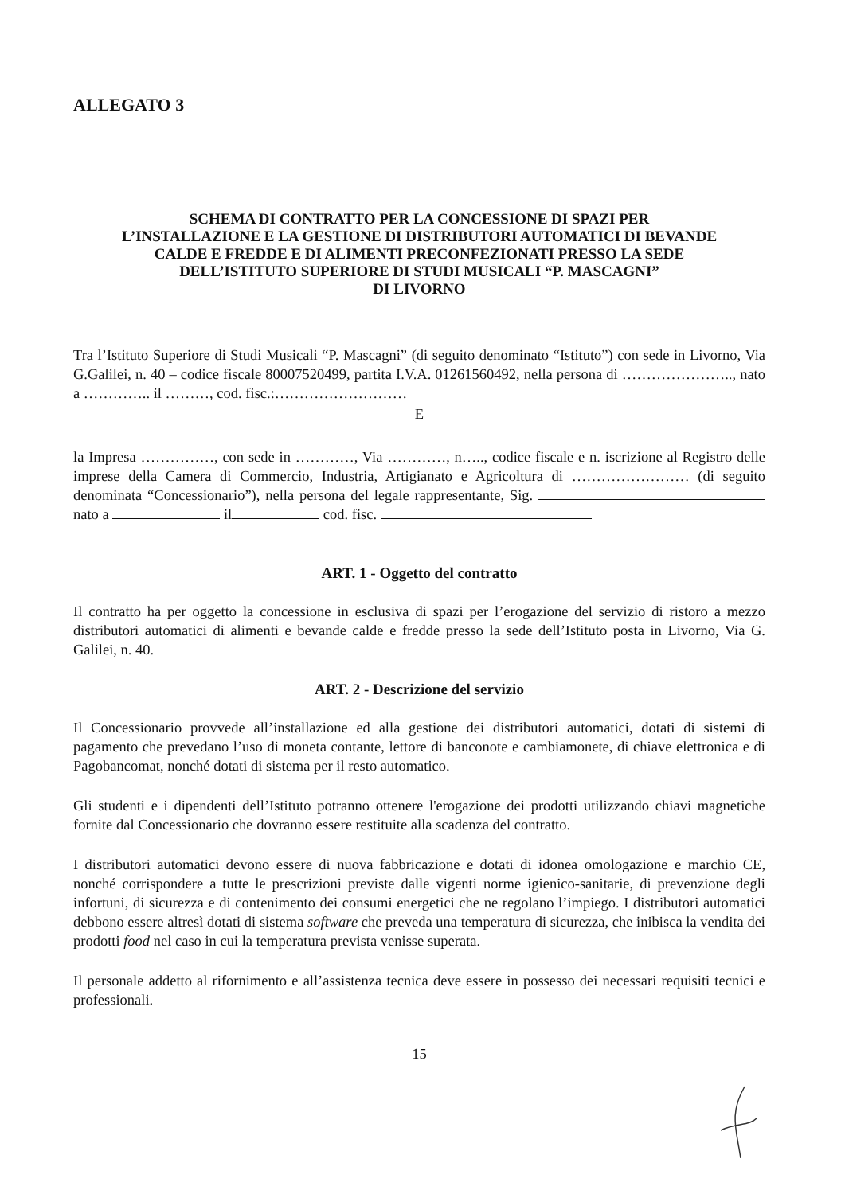ALLEGATO 3
SCHEMA DI CONTRATTO PER LA CONCESSIONE DI SPAZI PER
L’INSTALLAZIONE E LA GESTIONE DI DISTRIBUTORI AUTOMATICI DI BEVANDE
CALDE E FREDDE E DI ALIMENTI PRECONFEZIONATI PRESSO LA SEDE
DELL’ISTITUTO SUPERIORE DI STUDI MUSICALI “P. MASCAGNI”
DI LIVORNO
Tra l’Istituto Superiore di Studi Musicali “P. Mascagni” (di seguito denominato “Istituto”) con sede in Livorno, Via G.Galilei, n. 40 – codice fiscale 80007520499, partita I.V.A. 01261560492, nella persona di ………………….., nato a ………….. il ………, cod. fisc.:………………………
E
la Impresa ……………, con sede in …………, Via …………, n….., codice fiscale e n. iscrizione al Registro delle imprese della Camera di Commercio, Industria, Artigianato e Agricoltura di …………………… (di seguito denominata “Concessionario”), nella persona del legale rappresentante, Sig. nato a il cod. fisc.
ART. 1 - Oggetto del contratto
Il contratto ha per oggetto la concessione in esclusiva di spazi per l’erogazione del servizio di ristoro a mezzo distributori automatici di alimenti e bevande calde e fredde presso la sede dell’Istituto posta in Livorno, Via G. Galilei, n. 40.
ART. 2 - Descrizione del servizio
Il Concessionario provvede all’installazione ed alla gestione dei distributori automatici, dotati di sistemi di pagamento che prevedano l’uso di moneta contante, lettore di banconote e cambiamonete, di chiave elettronica e di Pagobancomat, nonché dotati di sistema per il resto automatico.
Gli studenti e i dipendenti dell’Istituto potranno ottenere l'erogazione dei prodotti utilizzando chiavi magnetiche fornite dal Concessionario che dovranno essere restituite alla scadenza del contratto.
I distributori automatici devono essere di nuova fabbricazione e dotati di idonea omologazione e marchio CE, nonché corrispondere a tutte le prescrizioni previste dalle vigenti norme igienico-sanitarie, di prevenzione degli infortuni, di sicurezza e di contenimento dei consumi energetici che ne regolano l’impiego. I distributori automatici debbono essere altresì dotati di sistema software che preveda una temperatura di sicurezza, che inibisca la vendita dei prodotti food nel caso in cui la temperatura prevista venisse superata.
Il personale addetto al rifornimento e all’assistenza tecnica deve essere in possesso dei necessari requisiti tecnici e professionali.
15